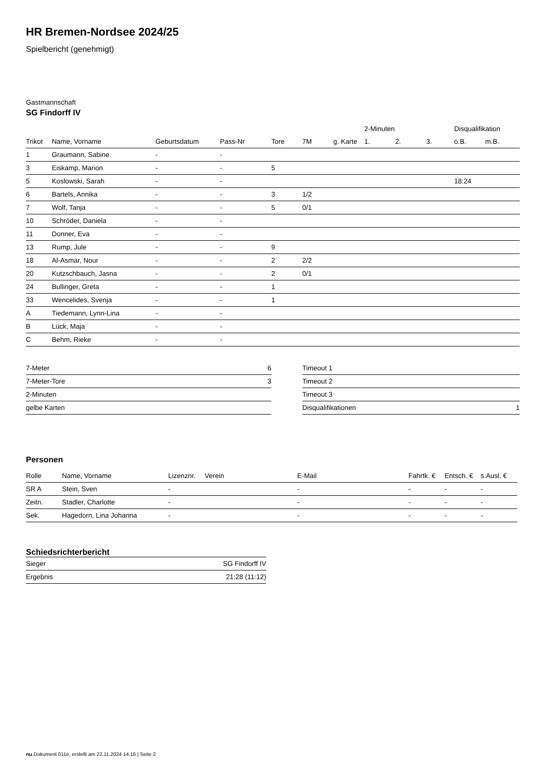HR Bremen-Nordsee 2024/25
Spielbericht (genehmigt)
Gastmannschaft
SG Findorff IV
| | | | | | | | 2-Minuten | | | Disqualifikation | |
| --- | --- | --- | --- | --- | --- | --- | --- | --- | --- | --- | --- |
| Trikot | Name, Vorname | Geburtsdatum | Pass-Nr | Tore | 7M | g. Karte | 1. | 2. | 3. | o.B. | m.B. |
| 1 | Graumann, Sabine | - | - | | | | | | | | |
| 3 | Eiskamp, Marion | - | - | 5 | | | | | | | |
| 5 | Koslowski, Sarah | - | - | | | | | | | 18:24 | |
| 6 | Bartels, Annika | - | - | 3 | 1/2 | | | | | | |
| 7 | Wolf, Tanja | - | - | 5 | 0/1 | | | | | | |
| 10 | Schröder, Daniela | - | - | | | | | | | | |
| 11 | Donner, Eva | - | - | | | | | | | | |
| 13 | Rump, Jule | - | - | 9 | | | | | | | |
| 18 | Al-Asmar, Nour | - | - | 2 | 2/2 | | | | | | |
| 20 | Kutzschbauch, Jasna | - | - | 2 | 0/1 | | | | | | |
| 24 | Bullinger, Greta | - | - | 1 | | | | | | | |
| 33 | Wencelides, Svenja | - | - | 1 | | | | | | | |
| A | Tiedemann, Lynn-Lina | - | - | | | | | | | | |
| B | Lück, Maja | - | - | | | | | | | | |
| C | Behm, Rieke | - | - | | | | | | | | |
| 7-Meter | 6 |
| 7-Meter-Tore | 3 |
| 2-Minuten | |
| gelbe Karten | |
| Timeout 1 | |
| Timeout 2 | |
| Timeout 3 | |
| Disqualifikationen | 1 |
Personen
| Rolle | Name, Vorname | Lizenznr. | Verein | E-Mail | Fahrtk. € | Entsch. € | s.Ausl. € |
| --- | --- | --- | --- | --- | --- | --- | --- |
| SR A | Stein, Sven | - | | - | - | - | - |
| Zeitn. | Stadler, Charlotte | - | | - | - | - | - |
| Sek. | Hagedorn, Lina Johanna | - | | - | - | - | - |
Schiedsrichterbericht
| Sieger | SG Findorff IV |
| Ergebnis | 21:28 (11:12) |
nu.Dokument 011e, erstellt am 22.11.2024 14:16 | Seite 2